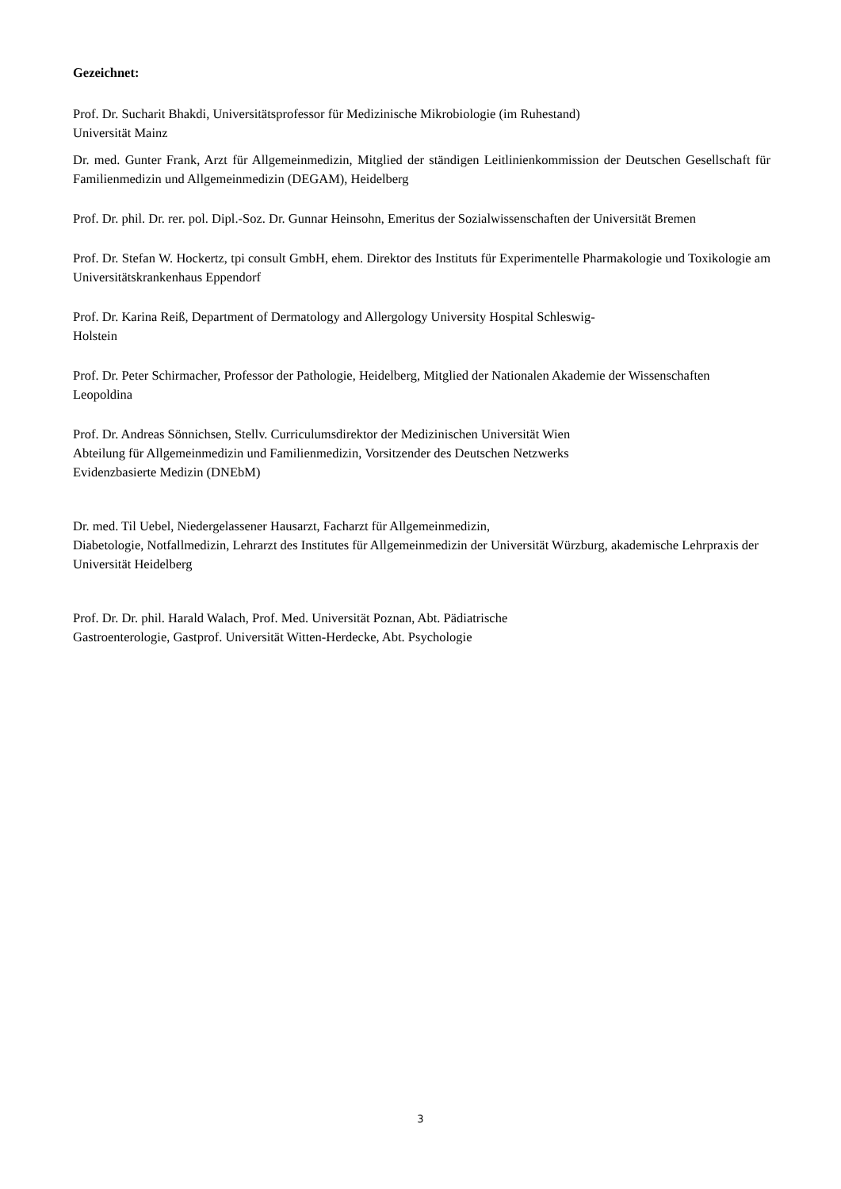Gezeichnet:
Prof. Dr. Sucharit Bhakdi, Universitätsprofessor für Medizinische Mikrobiologie (im Ruhestand)
Universität Mainz
Dr. med. Gunter Frank, Arzt für Allgemeinmedizin, Mitglied der ständigen Leitlinienkommission der Deutschen Gesellschaft für Familienmedizin und Allgemeinmedizin (DEGAM), Heidelberg
Prof. Dr. phil. Dr. rer. pol. Dipl.-Soz. Dr. Gunnar Heinsohn, Emeritus der Sozialwissenschaften der Universität Bremen
Prof. Dr. Stefan W. Hockertz, tpi consult GmbH, ehem. Direktor des Instituts für Experimentelle Pharmakologie und Toxikologie am Universitätskrankenhaus Eppendorf
Prof. Dr. Karina Reiß, Department of Dermatology and Allergology University Hospital Schleswig-
Holstein
Prof. Dr. Peter Schirmacher, Professor der Pathologie, Heidelberg, Mitglied der Nationalen Akademie der Wissenschaften Leopoldina
Prof. Dr. Andreas Sönnichsen, Stellv. Curriculumsdirektor der Medizinischen Universität Wien
Abteilung für Allgemeinmedizin und Familienmedizin, Vorsitzender des Deutschen Netzwerks
Evidenzbasierte Medizin (DNEbM)
Dr. med. Til Uebel, Niedergelassener Hausarzt, Facharzt für Allgemeinmedizin,
Diabetologie, Notfallmedizin, Lehrarzt des Institutes für Allgemeinmedizin der Universität Würzburg, akademische Lehrpraxis der Universität Heidelberg
Prof. Dr. Dr. phil. Harald Walach, Prof. Med. Universität Poznan, Abt. Pädiatrische
Gastroenterologie, Gastprof. Universität Witten-Herdecke, Abt. Psychologie
3